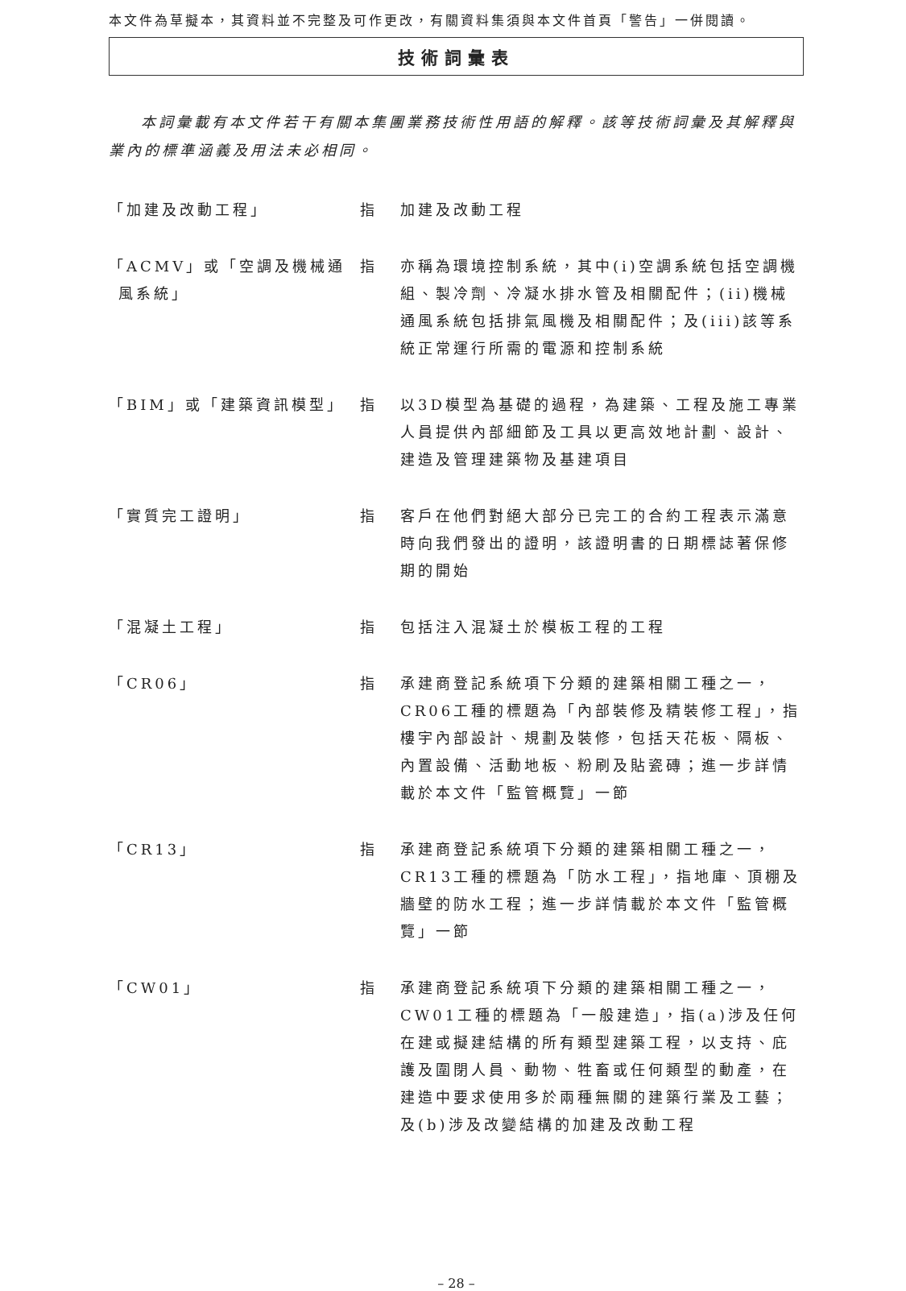本文件為草擬本，其資料並不完整及可作更改，有關資料集須與本文件首頁「警告」一併閱讀。
技術詞彙表
本詞彙載有本文件若干有關本集團業務技術性用語的解釋。該等技術詞彙及其解釋與業內的標準涵義及用法未必相同。
「加建及改動工程」 指 加建及改動工程
「ACMV」或「空調及機械通風系統」
指 亦稱為環境控制系統，其中(i)空調系統包括空調機組、製冷劑、冷凝水排水管及相關配件；(ii)機械通風系統包括排氣風機及相關配件；及(iii)該等系統正常運行所需的電源和控制系統
「BIM」或「建築資訊模型」 指 以3D模型為基礎的過程，為建築、工程及施工專業人員提供內部細節及工具以更高效地計劃、設計、建造及管理建築物及基建項目
「實質完工證明」 指 客戶在他們對絕大部分已完工的合約工程表示滿意時向我們發出的證明，該證明書的日期標誌著保修期的開始
「混凝土工程」 指 包括注入混凝土於模板工程的工程
「CR06」 指 承建商登記系統項下分類的建築相關工種之一，CR06工種的標題為「內部裝修及精裝修工程」，指樓宇內部設計、規劃及裝修，包括天花板、隔板、內置設備、活動地板、粉刷及貼瓷磚；進一步詳情載於本文件「監管概覽」一節
「CR13」 指 承建商登記系統項下分類的建築相關工種之一，CR13工種的標題為「防水工程」，指地庫、頂棚及牆壁的防水工程；進一步詳情載於本文件「監管概覽」一節
「CW01」 指 承建商登記系統項下分類的建築相關工種之一，CW01工種的標題為「一般建造」，指(a)涉及任何在建或擬建結構的所有類型建築工程，以支持、庇護及圍閉人員、動物、牲畜或任何類型的動產，在建造中要求使用多於兩種無關的建築行業及工藝；及(b)涉及改變結構的加建及改動工程
– 28 –